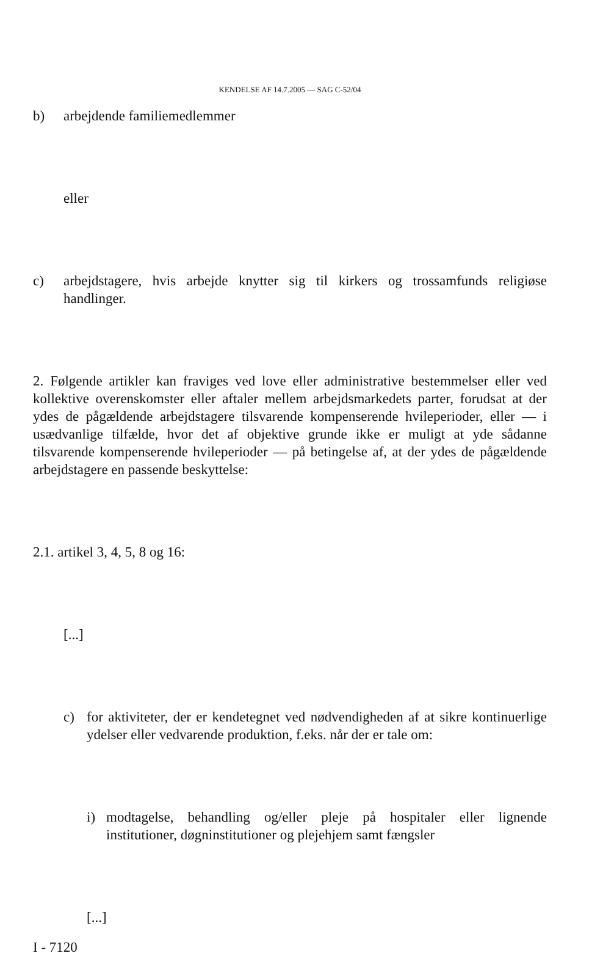KENDELSE AF 14.7.2005 — SAG C-52/04
b) arbejdende familiemedlemmer
eller
c) arbejdstagere, hvis arbejde knytter sig til kirkers og trossamfunds religiøse handlinger.
2. Følgende artikler kan fraviges ved love eller administrative bestemmelser eller ved kollektive overenskomster eller aftaler mellem arbejdsmarkedets parter, forudsat at der ydes de pågældende arbejdstagere tilsvarende kompenserende hvileperioder, eller — i usædvanlige tilfælde, hvor det af objektive grunde ikke er muligt at yde sådanne tilsvarende kompenserende hvileperioder — på betingelse af, at der ydes de pågældende arbejdstagere en passende beskyttelse:
2.1. artikel 3, 4, 5, 8 og 16:
[...]
c) for aktiviteter, der er kendetegnet ved nødvendigheden af at sikre kontinuerlige ydelser eller vedvarende produktion, f.eks. når der er tale om:
i) modtagelse, behandling og/eller pleje på hospitaler eller lignende institutioner, døgninstitutioner og plejehjem samt fængsler
[...]
I - 7120